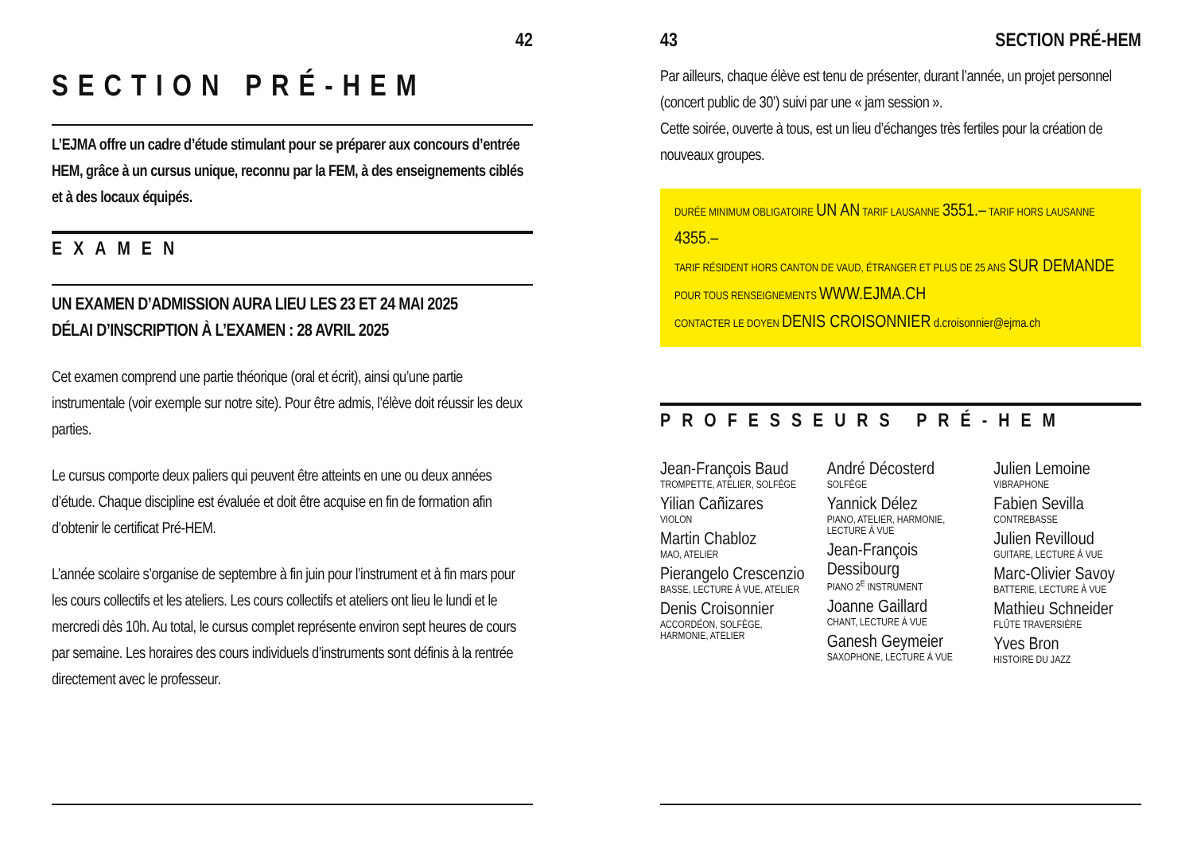42
SECTION PRÉ-HEM
L’EJMA offre un cadre d’étude stimulant pour se préparer aux concours d’entrée HEM, grâce à un cursus unique, reconnu par la FEM, à des enseignements ciblés et à des locaux équipés.
EXAMEN
UN EXAMEN D’ADMISSION AURA LIEU LES 23 ET 24 MAI 2025
DÉLAI D’INSCRIPTION À L’EXAMEN : 28 AVRIL 2025
Cet examen comprend une partie théorique (oral et écrit), ainsi qu’une partie instrumentale (voir exemple sur notre site). Pour être admis, l’élève doit réussir les deux parties.
Le cursus comporte deux paliers qui peuvent être atteints en une ou deux années d’étude. Chaque discipline est évaluée et doit être acquise en fin de formation afin d’obtenir le certificat Pré-HEM.
L’année scolaire s’organise de septembre à fin juin pour l’instrument et à fin mars pour les cours collectifs et les ateliers. Les cours collectifs et ateliers ont lieu le lundi et le mercredi dès 10h. Au total, le cursus complet représente environ sept heures de cours par semaine. Les horaires des cours individuels d’instruments sont définis à la rentrée directement avec le professeur.
43 SECTION PRÉ-HEM
Par ailleurs, chaque élève est tenu de présenter, durant l’année, un projet personnel (concert public de 30’) suivi par une « jam session ».
Cette soirée, ouverte à tous, est un lieu d’échanges très fertiles pour la création de nouveaux groupes.
DURÉE MINIMUM OBLIGATOIRE UN AN TARIF LAUSANNE 3551.– TARIF HORS LAUSANNE 4355.–
TARIF RÉSIDENT HORS CANTON DE VAUD, ÉTRANGER ET PLUS DE 25 ANS SUR DEMANDE
POUR TOUS RENSEIGNEMENTS WWW.EJMA.CH
CONTACTER LE DOYEN DENIS CROISONNIER d.croisonnier@ejma.ch
PROFESSEURS PRÉ-HEM
Jean-François Baud
TROMPETTE, ATELIER, SOLFÈGE
Yilian Cañizares
VIOLON
Martin Chabloz
MAO, ATELIER
Pierangelo Crescenzio
BASSE, LECTURE À VUE, ATELIER
Denis Croisonnier
ACCORDÉON, SOLFÈGE, HARMONIE, ATELIER
André Décosterd
SOLFÈGE
Yannick Délez
PIANO, ATELIER, HARMONIE, LECTURE À VUE
Jean-François Dessibourg
PIANO 2<sup>E</sup> INSTRUMENT
Joanne Gaillard
CHANT, LECTURE À VUE
Ganesh Geymeier
SAXOPHONE, LECTURE À VUE
Julien Lemoine
VIBRAPHONE
Fabien Sevilla
CONTREBASSE
Julien Revilloud
GUITARE, LECTURE À VUE
Marc-Olivier Savoy
BATTERIE, LECTURE À VUE
Mathieu Schneider
FLÛTE TRAVERSIÈRE
Yves Bron
HISTOIRE DU JAZZ